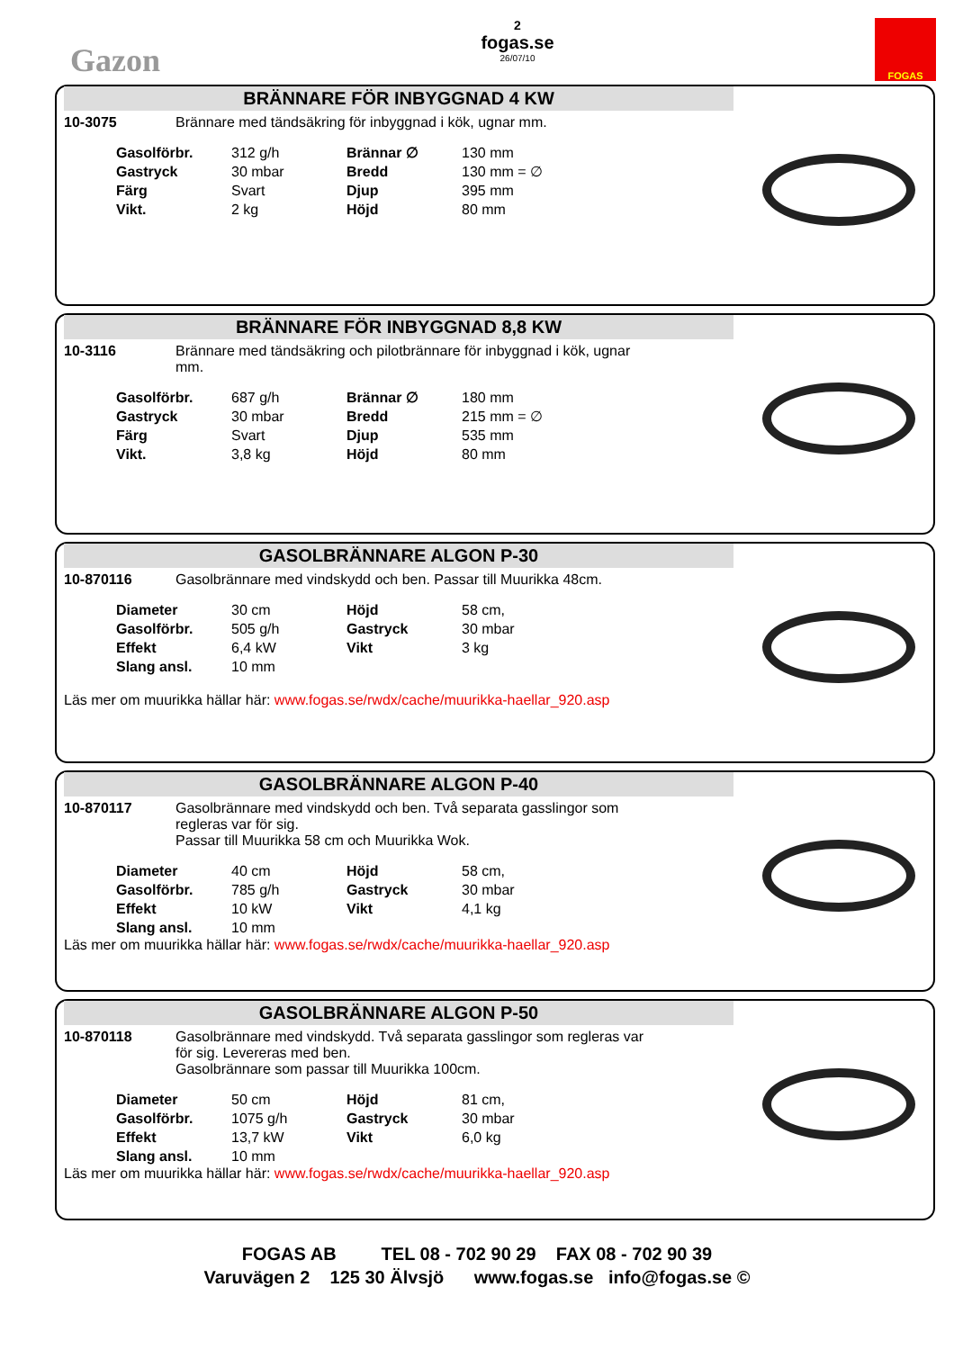Gazon
2
fogas.se
26/07/10
FOGAS
BRÄNNARE FÖR INBYGGNAD 4 KW
10-3075 Brännare med tändsäkring för inbyggnad i kök, ugnar mm.
| Gasolförbr. | 312 g/h | Brännar ∅ | 130 mm |
| Gastryck | 30 mbar | Bredd | 130 mm = ∅ |
| Färg | Svart | Djup | 395 mm |
| Vikt. | 2 kg | Höjd | 80 mm |
BRÄNNARE FÖR INBYGGNAD 8,8 KW
10-3116 Brännare med tändsäkring och pilotbrännare för inbyggnad i kök, ugnar mm.
| Gasolförbr. | 687 g/h | Brännar ∅ | 180 mm |
| Gastryck | 30 mbar | Bredd | 215 mm = ∅ |
| Färg | Svart | Djup | 535 mm |
| Vikt. | 3,8 kg | Höjd | 80 mm |
GASOLBRÄNNARE ALGON P-30
10-870116 Gasolbrännare med vindskydd och ben. Passar till Muurikka 48cm.
| Diameter | 30 cm | Höjd | 58 cm, |
| Gasolförbr. | 505 g/h | Gastryck | 30 mbar |
| Effekt | 6,4 kW | Vikt | 3 kg |
| Slang ansl. | 10 mm | | |
Läs mer om muurikka hällar här: www.fogas.se/rwdx/cache/muurikka-haellar_920.asp
GASOLBRÄNNARE ALGON P-40
10-870117 Gasolbrännare med vindskydd och ben. Två separata gasslingor som regleras var för sig.
Passar till Muurikka 58 cm och Muurikka Wok.
| Diameter | 40 cm | Höjd | 58 cm, |
| Gasolförbr. | 785 g/h | Gastryck | 30 mbar |
| Effekt | 10 kW | Vikt | 4,1 kg |
| Slang ansl. | 10 mm | | |
Läs mer om muurikka hällar här: www.fogas.se/rwdx/cache/muurikka-haellar_920.asp
GASOLBRÄNNARE ALGON P-50
10-870118 Gasolbrännare med vindskydd. Två separata gasslingor som regleras var för sig. Levereras med ben.
Gasolbrännare som passar till Muurikka 100cm.
| Diameter | 50 cm | Höjd | 81 cm, |
| Gasolförbr. | 1075 g/h | Gastryck | 30 mbar |
| Effekt | 13,7 kW | Vikt | 6,0 kg |
| Slang ansl. | 10 mm | | |
Läs mer om muurikka hällar här: www.fogas.se/rwdx/cache/muurikka-haellar_920.asp
FOGAS AB TEL 08 - 702 90 29 FAX 08 - 702 90 39
Varuvägen 2 125 30 Älvsjö www.fogas.se info@fogas.se ©